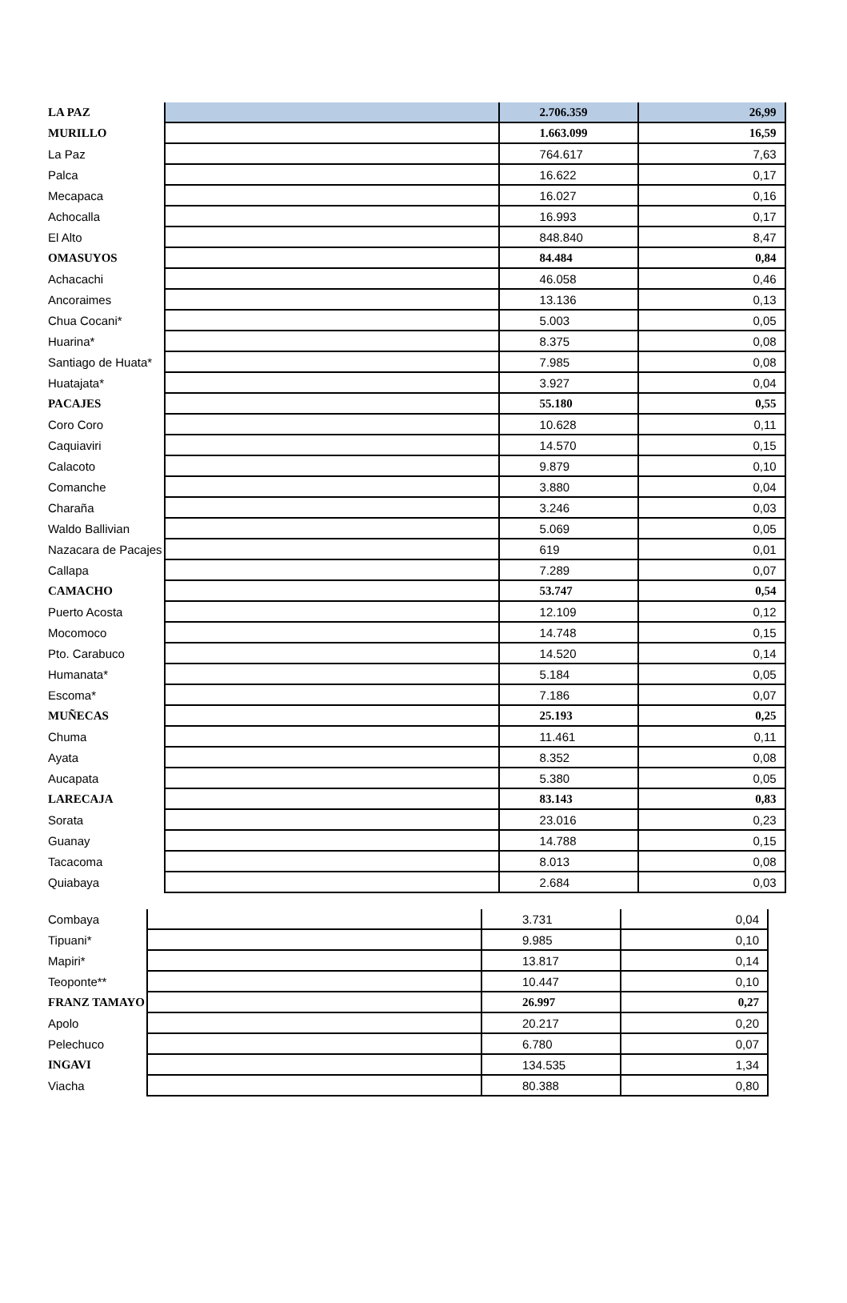| LA PAZ | | 2.706.359 | 26,99 |
| MURILLO | | 1.663.099 | 16,59 |
| La Paz | | 764.617 | 7,63 |
| Palca | | 16.622 | 0,17 |
| Mecapaca | | 16.027 | 0,16 |
| Achocalla | | 16.993 | 0,17 |
| El Alto | | 848.840 | 8,47 |
| OMASUYOS | | 84.484 | 0,84 |
| Achacachi | | 46.058 | 0,46 |
| Ancoraimes | | 13.136 | 0,13 |
| Chua Cocani* | | 5.003 | 0,05 |
| Huarina* | | 8.375 | 0,08 |
| Santiago de Huata* | | 7.985 | 0,08 |
| Huatajata* | | 3.927 | 0,04 |
| PACAJES | | 55.180 | 0,55 |
| Coro Coro | | 10.628 | 0,11 |
| Caquiaviri | | 14.570 | 0,15 |
| Calacoto | | 9.879 | 0,10 |
| Comanche | | 3.880 | 0,04 |
| Charaña | | 3.246 | 0,03 |
| Waldo Ballivian | | 5.069 | 0,05 |
| Nazacara de Pacajes | | 619 | 0,01 |
| Callapa | | 7.289 | 0,07 |
| CAMACHO | | 53.747 | 0,54 |
| Puerto Acosta | | 12.109 | 0,12 |
| Mocomoco | | 14.748 | 0,15 |
| Pto. Carabuco | | 14.520 | 0,14 |
| Humanata* | | 5.184 | 0,05 |
| Escoma* | | 7.186 | 0,07 |
| MUÑECAS | | 25.193 | 0,25 |
| Chuma | | 11.461 | 0,11 |
| Ayata | | 8.352 | 0,08 |
| Aucapata | | 5.380 | 0,05 |
| LARECAJA | | 83.143 | 0,83 |
| Sorata | | 23.016 | 0,23 |
| Guanay | | 14.788 | 0,15 |
| Tacacoma | | 8.013 | 0,08 |
| Quiabaya | | 2.684 | 0,03 |
| Combaya | | 3.731 | 0,04 |
| Tipuani* | | 9.985 | 0,10 |
| Mapiri* | | 13.817 | 0,14 |
| Teoponte** | | 10.447 | 0,10 |
| FRANZ TAMAYO | | 26.997 | 0,27 |
| Apolo | | 20.217 | 0,20 |
| Pelechuco | | 6.780 | 0,07 |
| INGAVI | | 134.535 | 1,34 |
| Viacha | | 80.388 | 0,80 |